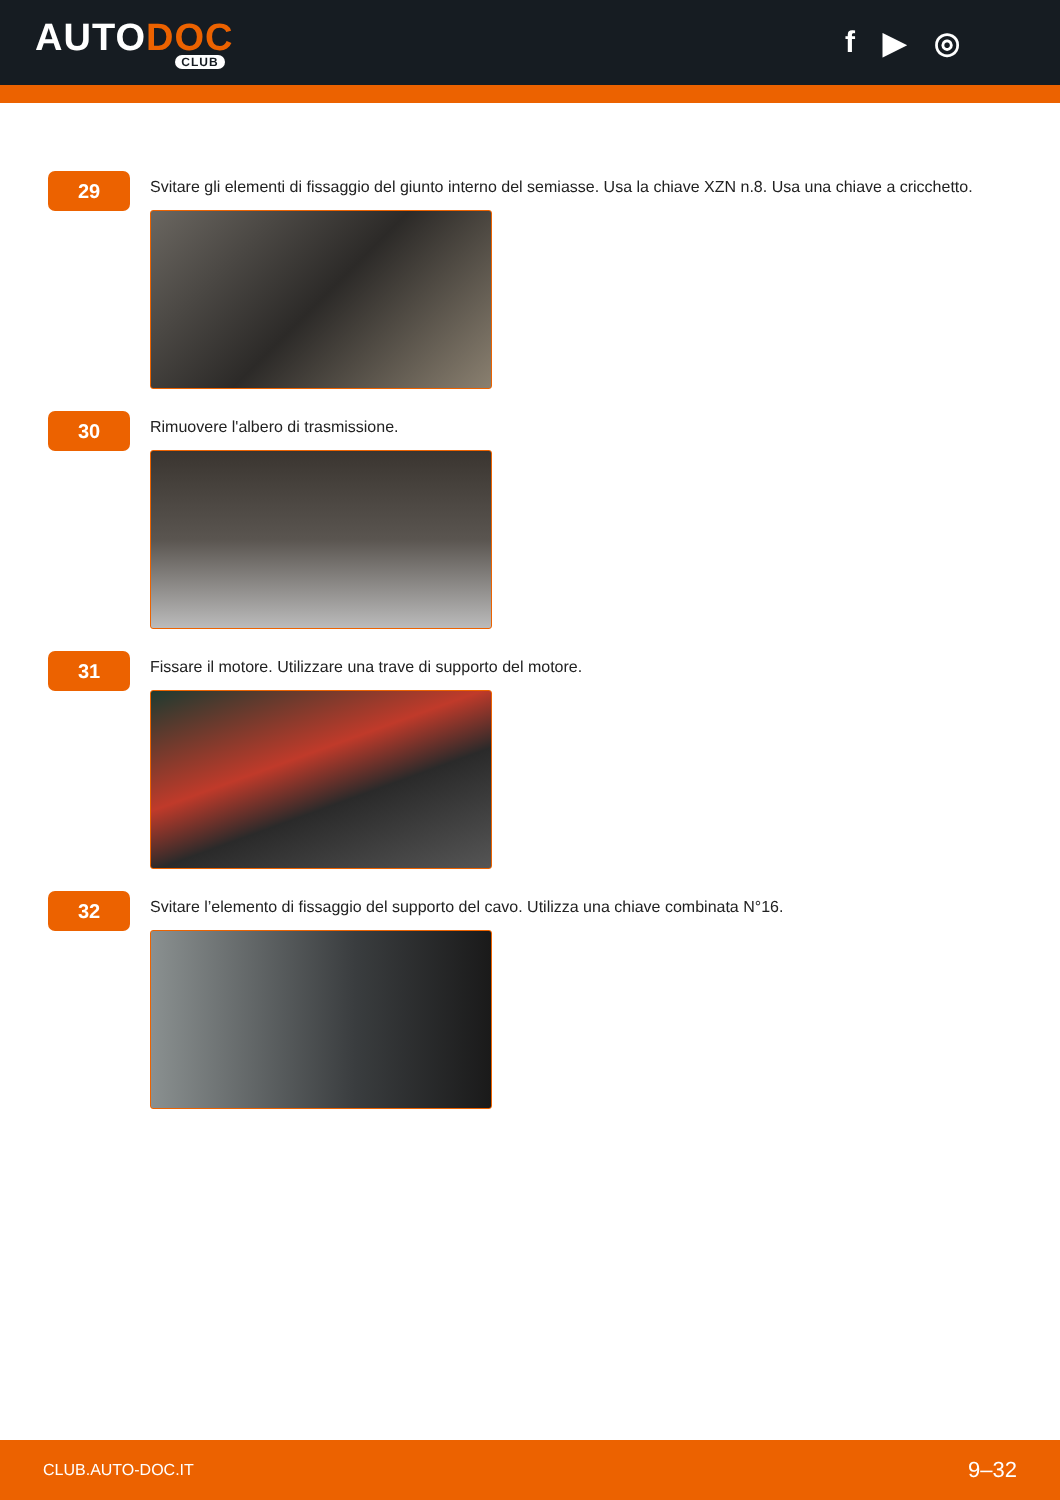AUTODOC
CLUB
f ▶ ◎
29
Svitare gli elementi di fissaggio del giunto interno del semiasse. Usa la chiave XZN n.8. Usa una chiave a cricchetto.
30
Rimuovere l'albero di trasmissione.
31
Fissare il motore. Utilizzare una trave di supporto del motore.
32
Svitare l’elemento di fissaggio del supporto del cavo. Utilizza una chiave combinata N°16.
CLUB.AUTO-DOC.IT 9–32